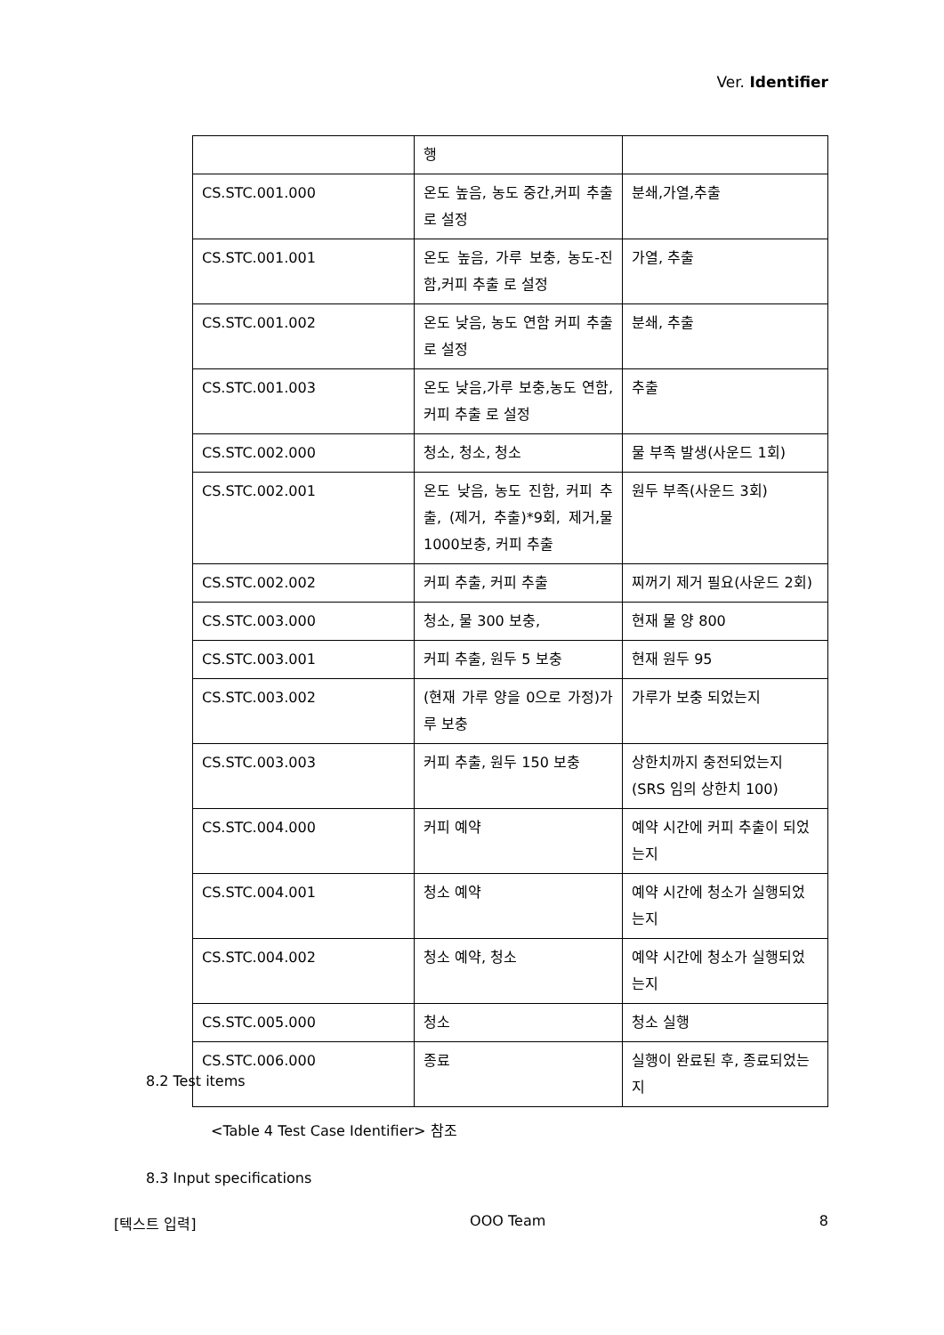Ver. Identifier
| | 행 | |
| CS.STC.001.000 | 온도 높음, 농도 중간,커피 추출 로 설정 | 분쇄,가열,추출 |
| CS.STC.001.001 | 온도 높음, 가루 보충, 농도-진함,커피 추출 로 설정 | 가열, 추출 |
| CS.STC.001.002 | 온도 낮음, 농도 연함 커피 추출 로 설정 | 분쇄, 추출 |
| CS.STC.001.003 | 온도 낮음,가루 보충,농도 연함, 커피 추출 로 설정 | 추출 |
| CS.STC.002.000 | 청소, 청소, 청소 | 물 부족 발생(사운드 1회) |
| CS.STC.002.001 | 온도 낮음, 농도 진함, 커피 추출, (제거, 추출)*9회, 제거,물 1000보충, 커피 추출 | 원두 부족(사운드 3회) |
| CS.STC.002.002 | 커피 추출, 커피 추출 | 찌꺼기 제거 필요(사운드 2회) |
| CS.STC.003.000 | 청소, 물 300 보충, | 현재 물 양 800 |
| CS.STC.003.001 | 커피 추출, 원두 5 보충 | 현재 원두 95 |
| CS.STC.003.002 | (현재 가루 양을 0으로 가정)가루 보충 | 가루가 보충 되었는지 |
| CS.STC.003.003 | 커피 추출, 원두 150 보충 | 상한치까지 충전되었는지 (SRS 임의 상한치 100) |
| CS.STC.004.000 | 커피 예약 | 예약 시간에 커피 추출이 되었는지 |
| CS.STC.004.001 | 청소 예약 | 예약 시간에 청소가 실행되었는지 |
| CS.STC.004.002 | 청소 예약, 청소 | 예약 시간에 청소가 실행되었는지 |
| CS.STC.005.000 | 청소 | 청소 실행 |
| CS.STC.006.000 | 종료 | 실행이 완료된 후, 종료되었는지 |
8.2 Test items
<Table 4 Test Case Identifier> 참조
8.3 Input specifications
[텍스트 입력] OOO Team 8